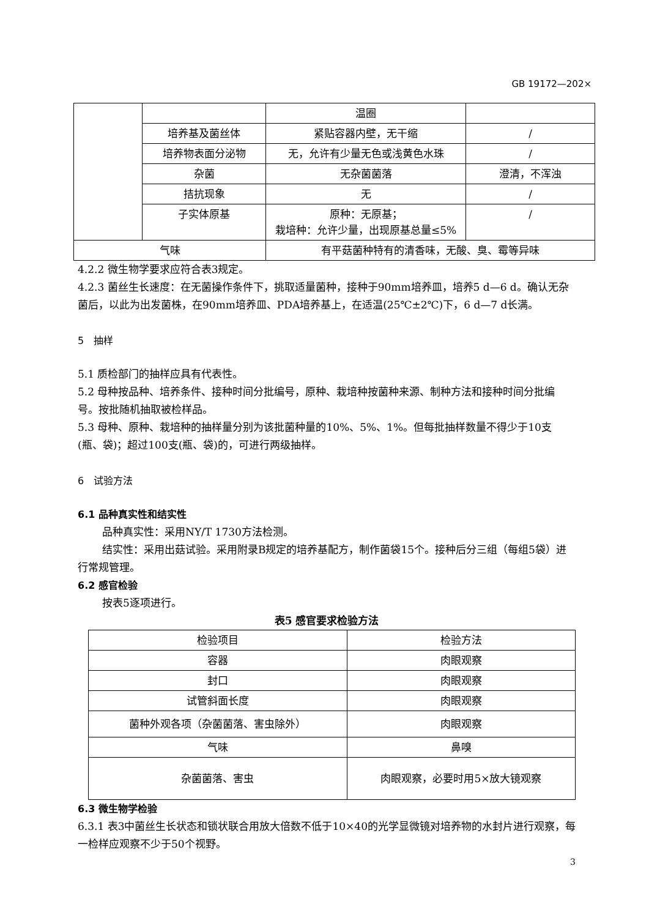GB 19172—202×
| | | 温圈 | |
| | 培养基及菌丝体 | 紧贴容器内壁，无干缩 | / |
| | 培养物表面分泌物 | 无，允许有少量无色或浅黄色水珠 | / |
| | 杂菌 | 无杂菌菌落 | 澄清，不浑浊 |
| | 拮抗现象 | 无 | / |
| | 子实体原基 | 原种：无原基； 栽培种：允许少量，出现原基总量≤5% | / |
| 气味 | | 有平菇菌种特有的清香味，无酸、臭、霉等异味 | |
4.2.2 微生物学要求应符合表3规定。
4.2.3 菌丝生长速度：在无菌操作条件下，挑取适量菌种，接种于90mm培养皿，培养5 d—6 d。确认无杂菌后，以此为出发菌株，在90mm培养皿、PDA培养基上，在适温(25℃±2℃)下，6 d—7 d长满。
5　抽样
5.1 质检部门的抽样应具有代表性。
5.2 母种按品种、培养条件、接种时间分批编号，原种、栽培种按菌种来源、制种方法和接种时间分批编号。按批随机抽取被检样品。
5.3 母种、原种、栽培种的抽样量分别为该批菌种量的10%、5%、1%。但每批抽样数量不得少于10支(瓶、袋)；超过100支(瓶、袋)的，可进行两级抽样。
6　试验方法
6.1 品种真实性和结实性
品种真实性：采用NY/T 1730方法检测。
结实性：采用出菇试验。采用附录B规定的培养基配方，制作菌袋15个。接种后分三组（每组5袋）进行常规管理。
6.2 感官检验
按表5逐项进行。
表5 感官要求检验方法
| 检验项目 | 检验方法 |
| --- | --- |
| 容器 | 肉眼观察 |
| 封口 | 肉眼观察 |
| 试管斜面长度 | 肉眼观察 |
| 菌种外观各项（杂菌菌落、害虫除外） | 肉眼观察 |
| 气味 | 鼻嗅 |
| 杂菌菌落、害虫 | 肉眼观察，必要时用5×放大镜观察 |
6.3 微生物学检验
6.3.1 表3中菌丝生长状态和锁状联合用放大倍数不低于10×40的光学显微镜对培养物的水封片进行观察，每一检样应观察不少于50个视野。
3